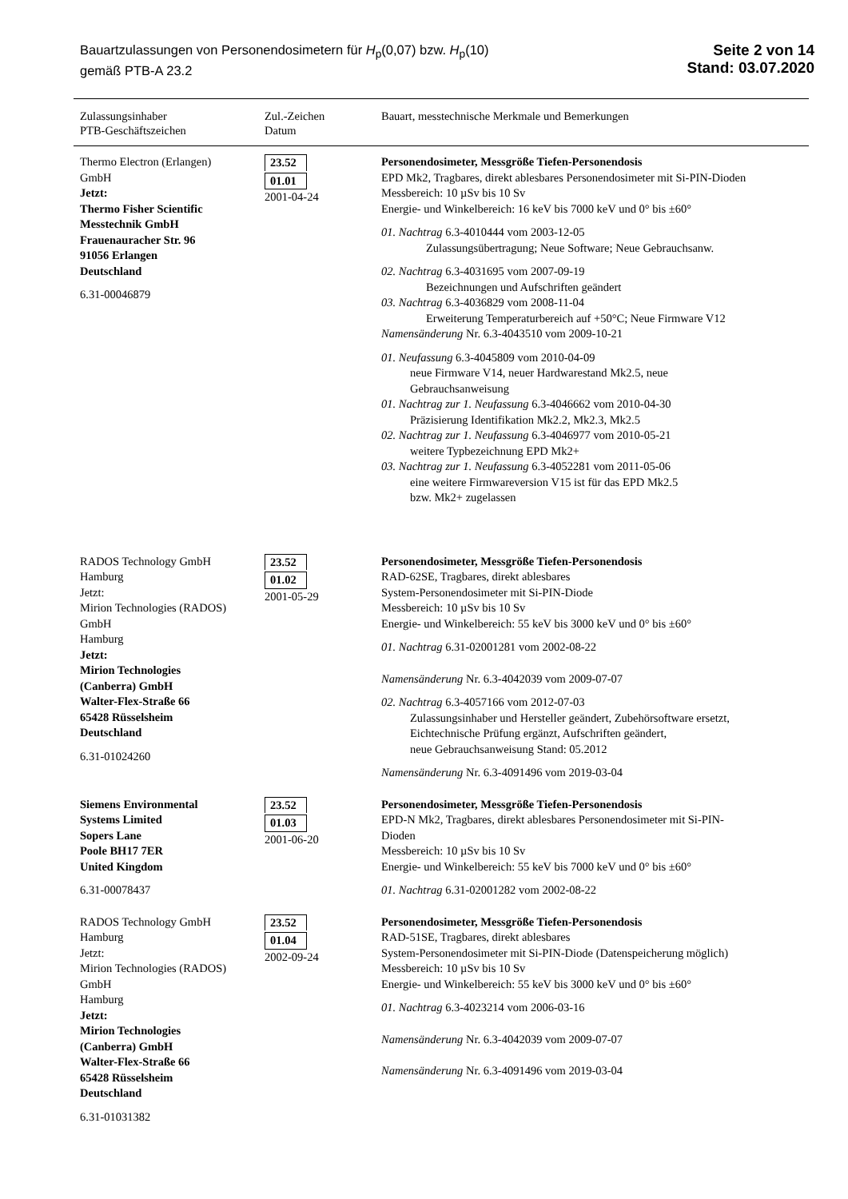Bauartzulassungen von Personendosimetern für H<sub>p</sub>(0,07) bzw. H<sub>p</sub>(10)
gemäß PTB-A 23.2
Seite 2 von 14
Stand: 03.07.2020
| Zulassungsinhaber PTB-Geschäftszeichen | Zul.-Zeichen Datum | Bauart, messtechnische Merkmale und Bemerkungen |
| --- | --- | --- |
| Thermo Electron (Erlangen) GmbH Jetzt: Thermo Fisher Scientific Messtechnik GmbH Frauenauracher Str. 96 91056 Erlangen Deutschland 6.31-00046879 | 23.52 01.01 2001-04-24 | Personendosimeter, Messgröße Tiefen-Personendosis EPD Mk2, Tragbares, direkt ablesbares Personendosimeter mit Si-PIN-Dioden Messbereich: 10 µSv bis 10 Sv Energie- und Winkelbereich: 16 keV bis 7000 keV und 0° bis ±60° 01. Nachtrag 6.3-4010444 vom 2003-12-05 Zulassungsübertragung; Neue Software; Neue Gebrauchsanw. 02. Nachtrag 6.3-4031695 vom 2007-09-19 Bezeichnungen und Aufschriften geändert 03. Nachtrag 6.3-4036829 vom 2008-11-04 Erweiterung Temperaturbereich auf +50°C; Neue Firmware V12 Namensänderung Nr. 6.3-4043510 vom 2009-10-21 01. Neufassung 6.3-4045809 vom 2010-04-09 neue Firmware V14, neuer Hardwarestand Mk2.5, neue Gebrauchsanweisung 01. Nachtrag zur 1. Neufassung 6.3-4046662 vom 2010-04-30 Präzisierung Identifikation Mk2.2, Mk2.3, Mk2.5 02. Nachtrag zur 1. Neufassung 6.3-4046977 vom 2010-05-21 weitere Typbezeichnung EPD Mk2+ 03. Nachtrag zur 1. Neufassung 6.3-4052281 vom 2011-05-06 eine weitere Firmwareversion V15 ist für das EPD Mk2.5 bzw. Mk2+ zugelassen |
| RADOS Technology GmbH Hamburg Jetzt: Mirion Technologies (RADOS) GmbH Hamburg Jetzt: Mirion Technologies (Canberra) GmbH Walter-Flex-Straße 66 65428 Rüsselsheim Deutschland 6.31-01024260 | 23.52 01.02 2001-05-29 | Personendosimeter, Messgröße Tiefen-Personendosis RAD-62SE, Tragbares, direkt ablesbares System-Personendosimeter mit Si-PIN-Diode Messbereich: 10 µSv bis 10 Sv Energie- und Winkelbereich: 55 keV bis 3000 keV und 0° bis ±60° 01. Nachtrag 6.31-02001281 vom 2002-08-22 Namensänderung Nr. 6.3-4042039 vom 2009-07-07 02. Nachtrag 6.3-4057166 vom 2012-07-03 Zulassungsinhaber und Hersteller geändert, Zubehörsoftware ersetzt, Eichtechnische Prüfung ergänzt, Aufschriften geändert, neue Gebrauchsanweisung Stand: 05.2012 Namensänderung Nr. 6.3-4091496 vom 2019-03-04 |
| Siemens Environmental Systems Limited Sopers Lane Poole BH17 7ER United Kingdom 6.31-00078437 | 23.52 01.03 2001-06-20 | Personendosimeter, Messgröße Tiefen-Personendosis EPD-N Mk2, Tragbares, direkt ablesbares Personendosimeter mit Si-PIN- Dioden Messbereich: 10 µSv bis 10 Sv Energie- und Winkelbereich: 55 keV bis 7000 keV und 0° bis ±60° 01. Nachtrag 6.31-02001282 vom 2002-08-22 |
| RADOS Technology GmbH Hamburg Jetzt: Mirion Technologies (RADOS) GmbH Hamburg Jetzt: Mirion Technologies (Canberra) GmbH Walter-Flex-Straße 66 65428 Rüsselsheim Deutschland 6.31-01031382 | 23.52 01.04 2002-09-24 | Personendosimeter, Messgröße Tiefen-Personendosis RAD-51SE, Tragbares, direkt ablesbares System-Personendosimeter mit Si-PIN-Diode (Datenspeicherung möglich) Messbereich: 10 µSv bis 10 Sv Energie- und Winkelbereich: 55 keV bis 3000 keV und 0° bis ±60° 01. Nachtrag 6.3-4023214 vom 2006-03-16 Namensänderung Nr. 6.3-4042039 vom 2009-07-07 Namensänderung Nr. 6.3-4091496 vom 2019-03-04 |